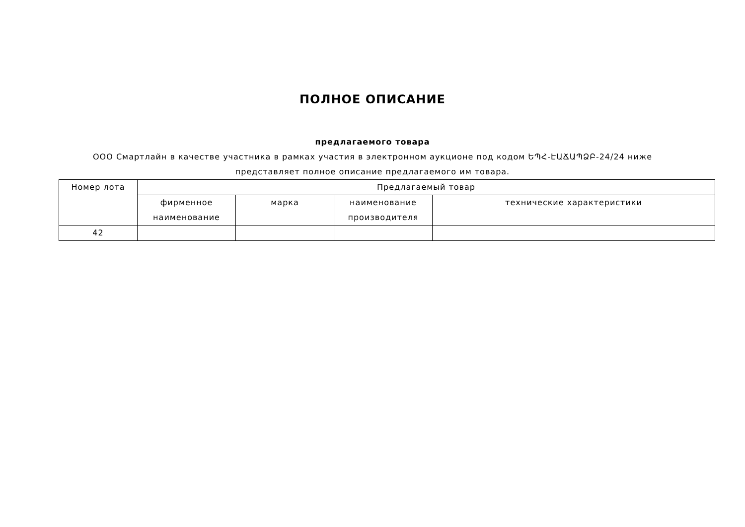ПОЛНОЕ ОПИСАНИЕ
предлагаемого товара
ООО Смартлайн в качестве участника в рамках участия в электронном аукционе под кодом ԵՊՀ-ԷԱՃԱՊՁԲ-24/24 ниже
представляет полное описание предлагаемого им товара.
| Номер лота | Предлагаемый товар | | | |
| --- | --- | --- | --- | --- |
| | фирменное наименование | марка | наименование производителя | технические характеристики |
| 42 | | | | |